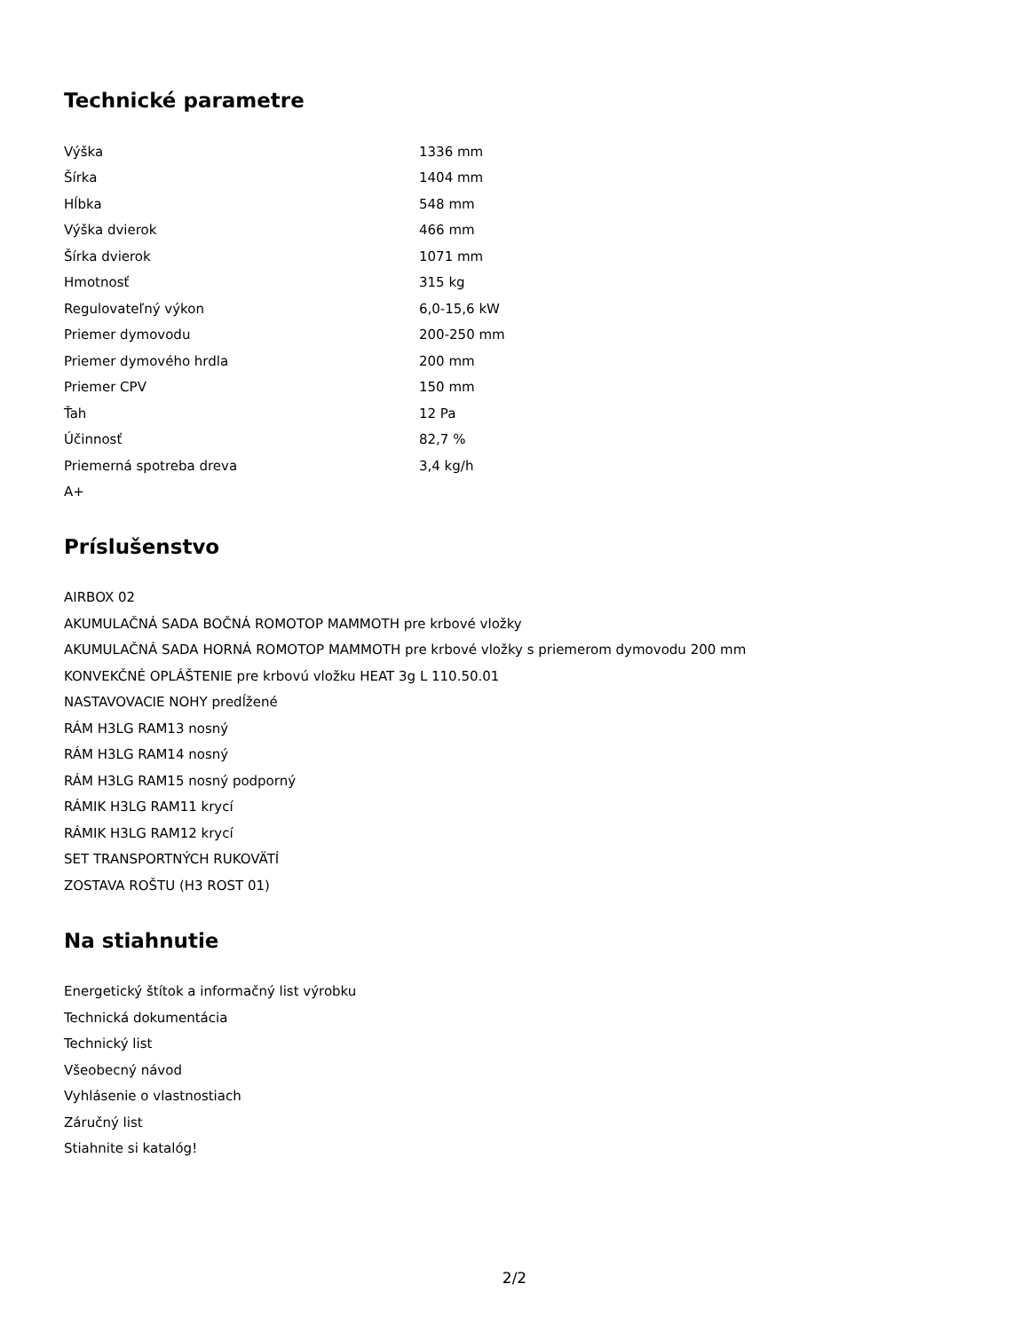Technické parametre
| Výška | 1336 mm |
| Šírka | 1404 mm |
| Hĺbka | 548 mm |
| Výška dvierok | 466 mm |
| Šírka dvierok | 1071 mm |
| Hmotnosť | 315 kg |
| Regulovateľný výkon | 6,0-15,6 kW |
| Priemer dymovodu | 200-250 mm |
| Priemer dymového hrdla | 200 mm |
| Priemer CPV | 150 mm |
| Ťah | 12 Pa |
| Účinnosť | 82,7 % |
| Priemerná spotreba dreva | 3,4 kg/h |
| A+ | |
Príslušenstvo
AIRBOX 02
AKUMULAČNÁ SADA BOČNÁ ROMOTOP MAMMOTH pre krbové vložky
AKUMULAČNÁ SADA HORNÁ ROMOTOP MAMMOTH pre krbové vložky s priemerom dymovodu 200 mm
KONVEKČNÉ OPLÁŠTENIE pre krbovú vložku HEAT 3g L 110.50.01
NASTAVOVACIE NOHY predĺžené
RÁM H3LG RAM13 nosný
RÁM H3LG RAM14 nosný
RÁM H3LG RAM15 nosný podporný
RÁMIK H3LG RAM11 krycí
RÁMIK H3LG RAM12 krycí
SET TRANSPORTNÝCH RUKOVÄTÍ
ZOSTAVA ROŠTU (H3 ROST 01)
Na stiahnutie
Energetický štítok a informačný list výrobku
Technická dokumentácia
Technický list
Všeobecný návod
Vyhlásenie o vlastnostiach
Záručný list
Stiahnite si katalóg!
2/2